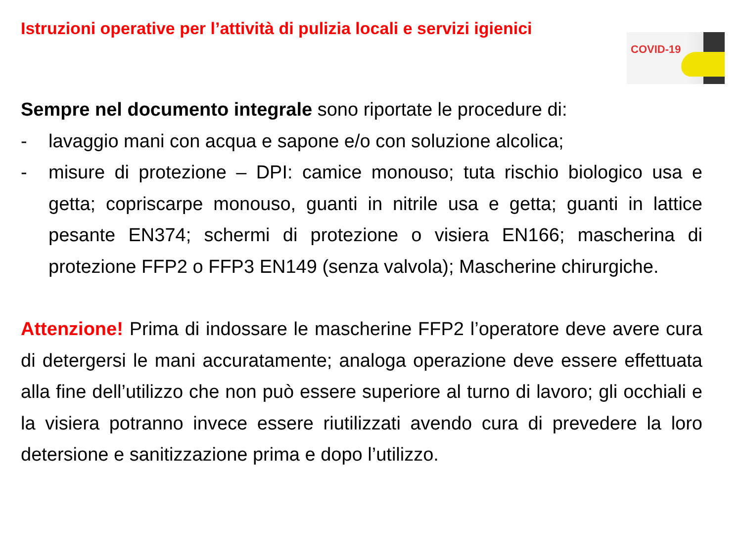Istruzioni operative per l’attività di pulizia locali e servizi igienici
COVID-19
Sempre nel documento integrale sono riportate le procedure di:
- lavaggio mani con acqua e sapone e/o con soluzione alcolica;
- misure di protezione – DPI: camice monouso; tuta rischio biologico usa e getta; copriscarpe monouso, guanti in nitrile usa e getta; guanti in lattice pesante EN374; schermi di protezione o visiera EN166; mascherina di protezione FFP2 o FFP3 EN149 (senza valvola); Mascherine chirurgiche.
Attenzione! Prima di indossare le mascherine FFP2 l’operatore deve avere cura di detergersi le mani accuratamente; analoga operazione deve essere effettuata alla fine dell’utilizzo che non può essere superiore al turno di lavoro; gli occhiali e la visiera potranno invece essere riutilizzati avendo cura di prevedere la loro detersione e sanitizzazione prima e dopo l’utilizzo.